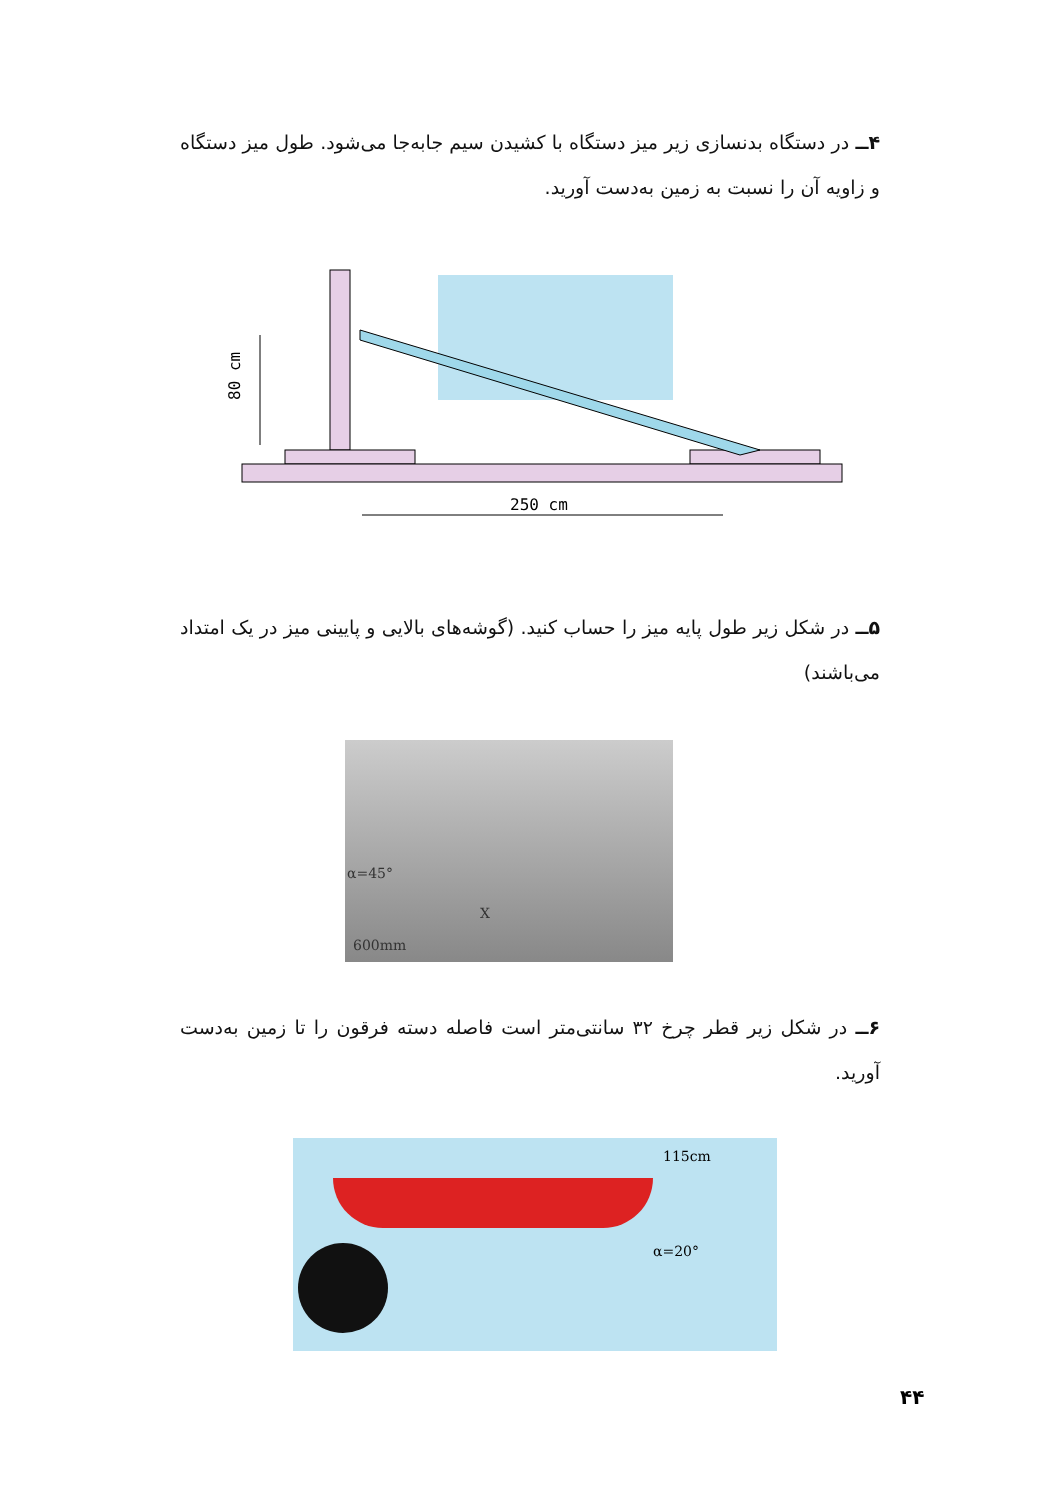۴ــ در دستگاه بدنسازی زیر میز دستگاه با کشیدن سیم جابه‌جا می‌شود. طول میز دستگاه و زاویه آن را نسبت به زمین به‌دست آورید.
80 cm
250 cm
۵ــ در شکل زیر طول پایه میز را حساب کنید. (گوشه‌های بالایی و پایینی میز در یک امتداد می‌باشند)
α=45°
X
600mm
۶ــ در شکل زیر قطر چرخ ۳۲ سانتی‌متر است فاصله دسته فرقون را تا زمین به‌دست آورید.
115cm
α=20°
۴۴